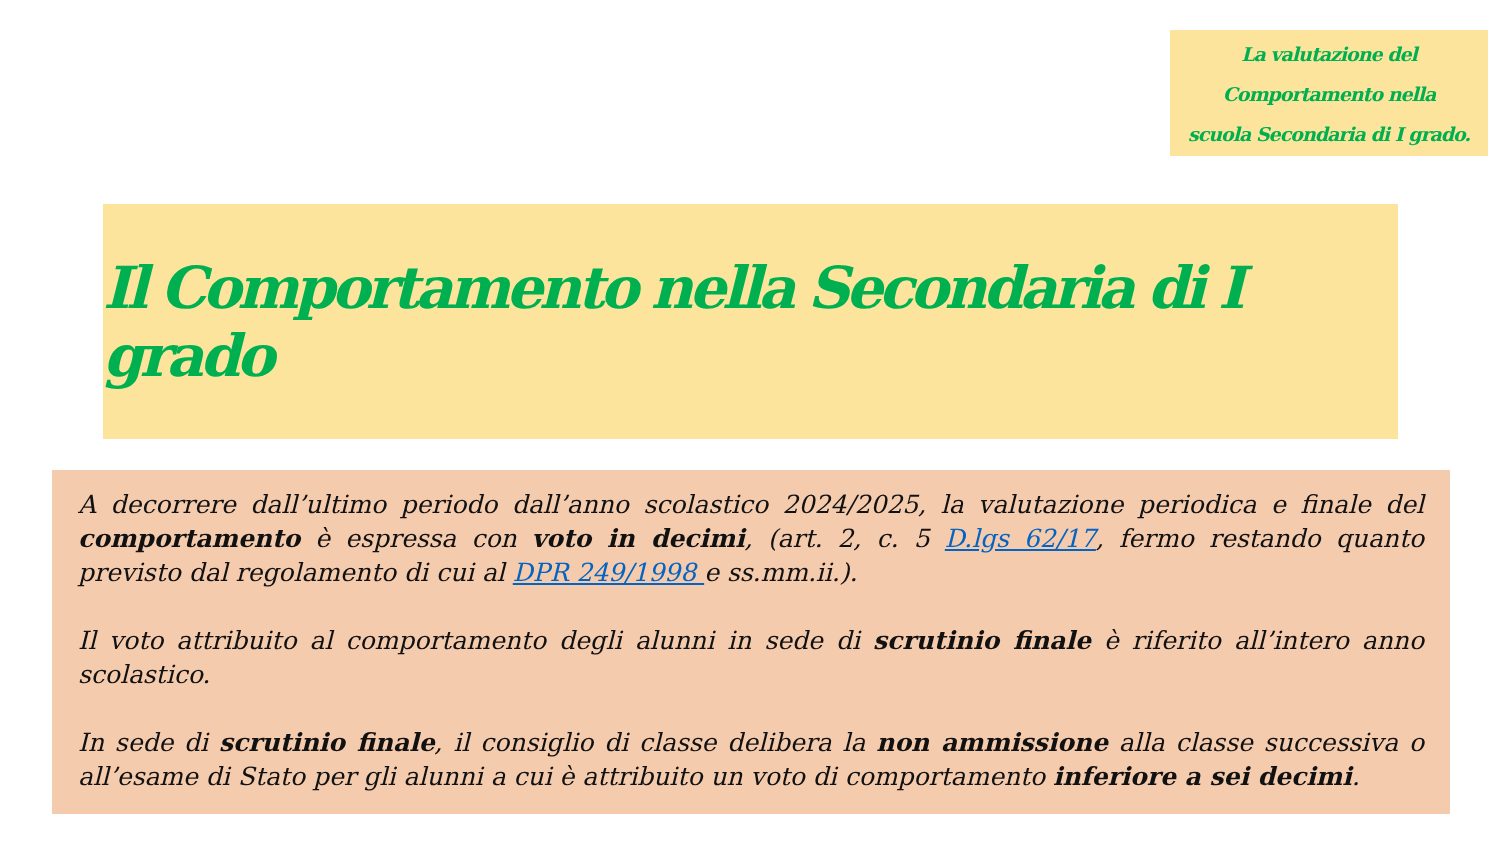La valutazione del
Comportamento nella
scuola Secondaria di I grado.
Il Comportamento nella Secondaria di I grado
A decorrere dall’ultimo periodo dall’anno scolastico 2024/2025, la valutazione periodica e finale del comportamento è espressa con voto in decimi, (art. 2, c. 5 D.lgs 62/17, fermo restando quanto previsto dal regolamento di cui al DPR 249/1998 e ss.mm.ii.).
Il voto attribuito al comportamento degli alunni in sede di scrutinio finale è riferito all’intero anno scolastico.
In sede di scrutinio finale, il consiglio di classe delibera la non ammissione alla classe successiva o all’esame di Stato per gli alunni a cui è attribuito un voto di comportamento inferiore a sei decimi.